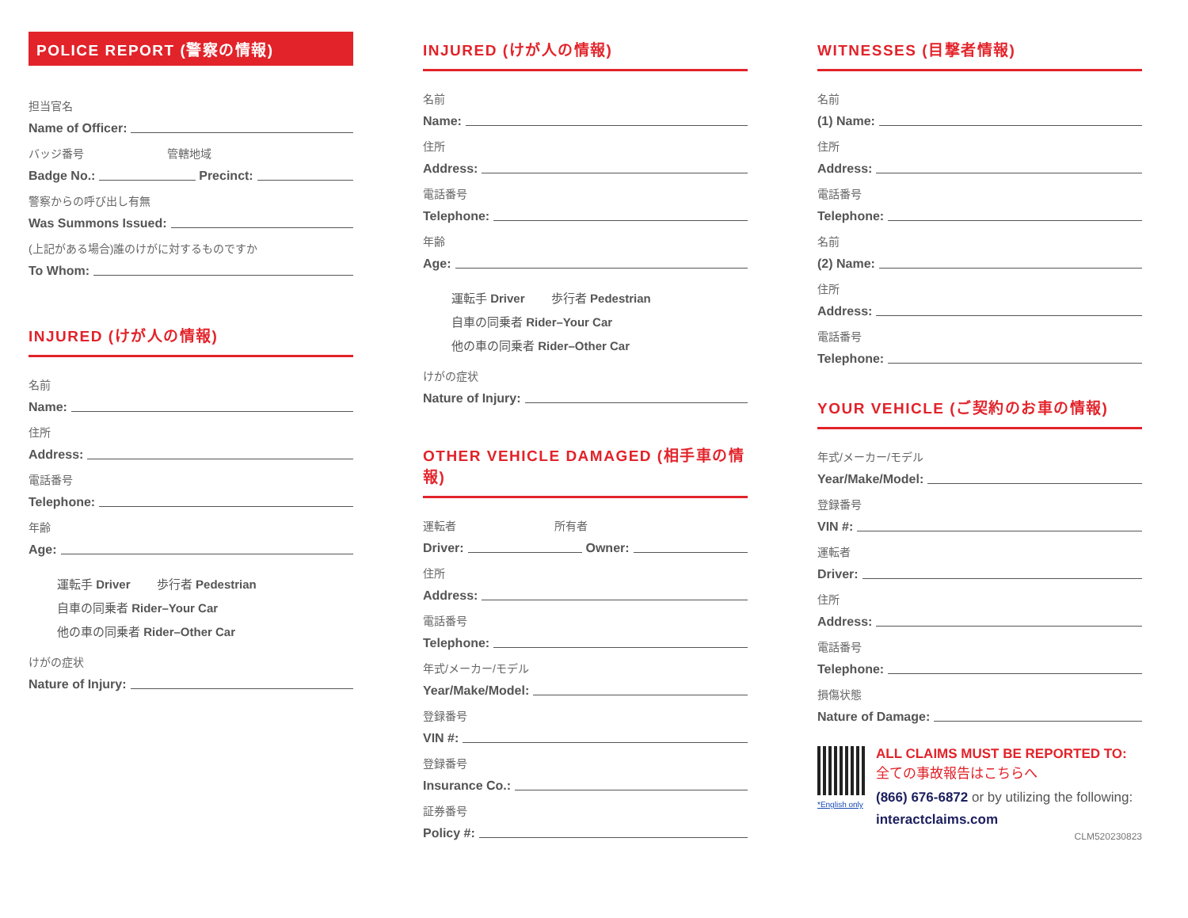POLICE REPORT (警察の情報)
担当官名
Name of Officer:
バッジ番号 管轄地域
Badge No.: Precinct:
警察からの呼び出し有無
Was Summons Issued:
(上記がある場合)誰のけがに対するものですか
To Whom:
INJURED (けが人の情報)
名前
Name:
住所
Address:
電話番号
Telephone:
年齢
Age:
運転手 Driver 歩行者 Pedestrian
自車の同乗者 Rider–Your Car
他の車の同乗者 Rider–Other Car
けがの症状
Nature of Injury:
INJURED (けが人の情報)
名前
Name:
住所
Address:
電話番号
Telephone:
年齢
Age:
運転手 Driver 歩行者 Pedestrian
自車の同乗者 Rider–Your Car
他の車の同乗者 Rider–Other Car
けがの症状
Nature of Injury:
OTHER VEHICLE DAMAGED (相手車の情報)
運転者 所有者
Driver: Owner:
住所
Address:
電話番号
Telephone:
年式/メーカー/モデル
Year/Make/Model:
登録番号
VIN #:
登録番号
Insurance Co.:
証券番号
Policy #:
WITNESSES (目撃者情報)
名前
(1) Name:
住所
Address:
電話番号
Telephone:
名前
(2) Name:
住所
Address:
電話番号
Telephone:
YOUR VEHICLE (ご契約のお車の情報)
年式/メーカー/モデル
Year/Make/Model:
登録番号
VIN #:
運転者
Driver:
住所
Address:
電話番号
Telephone:
損傷状態
Nature of Damage:
*English only
ALL CLAIMS MUST BE REPORTED TO:
全ての事故報告はこちらへ
(866) 676-6872 or by utilizing the following: interactclaims.com
CLM520230823